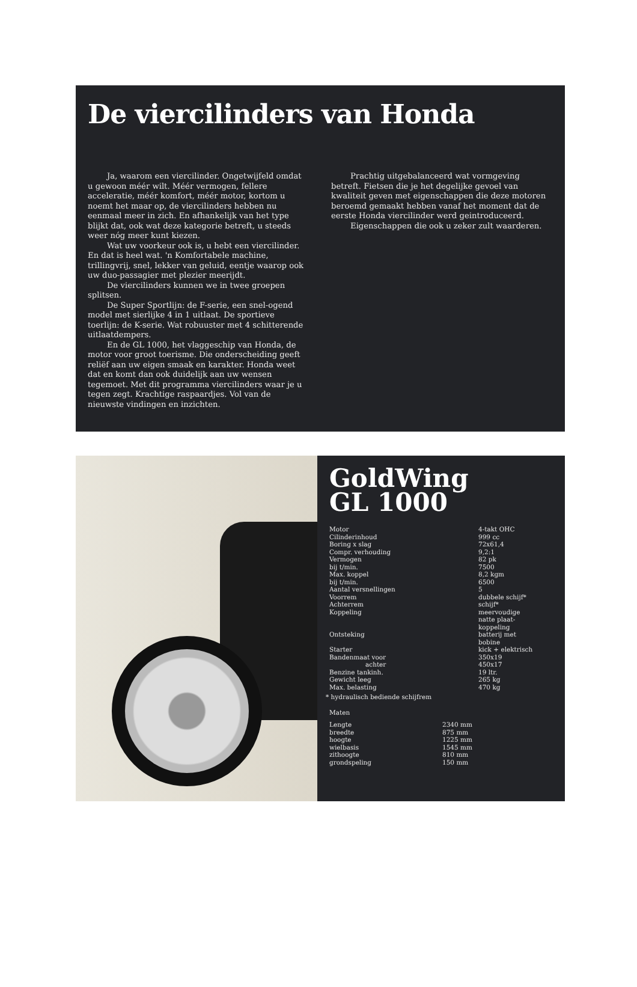De viercilinders van Honda
Ja, waarom een viercilinder. Ongetwijfeld omdat u gewoon méér wilt. Méér vermogen, fellere acceleratie, méér komfort, méér motor, kortom u noemt het maar op, de viercilinders hebben nu eenmaal meer in zich. En afhankelijk van het type blijkt dat, ook wat deze kategorie betreft, u steeds weer nóg meer kunt kiezen.
Wat uw voorkeur ook is, u hebt een viercilinder. En dat is heel wat. 'n Komfortabele machine, trillingvrij, snel, lekker van geluid, eentje waarop ook uw duo-passagier met plezier meerijdt.
De viercilinders kunnen we in twee groepen splitsen.
De Super Sportlijn: de F-serie, een snel-ogend model met sierlijke 4 in 1 uitlaat. De sportieve toerlijn: de K-serie. Wat robuuster met 4 schitterende uitlaatdempers.
En de GL 1000, het vlaggeschip van Honda, de motor voor groot toerisme. Die onderscheiding geeft reliëf aan uw eigen smaak en karakter. Honda weet dat en komt dan ook duidelijk aan uw wensen tegemoet. Met dit programma viercilinders waar je u tegen zegt. Krachtige raspaardjes. Vol van de nieuwste vindingen en inzichten.
Prachtig uitgebalanceerd wat vormgeving betreft. Fietsen die je het degelijke gevoel van kwaliteit geven met eigenschappen die deze motoren beroemd gemaakt hebben vanaf het moment dat de eerste Honda viercilinder werd geintroduceerd.
Eigenschappen die ook u zeker zult waarderen.
GoldWing
GL 1000
| Motor | 4-takt OHC |
| Cilinderinhoud | 999 cc |
| Boring x slag | 72x61,4 |
| Compr. verhouding | 9,2:1 |
| Vermogen | 82 pk |
| bij t/min. | 7500 |
| Max. koppel | 8,2 kgm |
| bij t/min. | 6500 |
| Aantal versnellingen | 5 |
| Voorrem | dubbele schijf* |
| Achterrem | schijf* |
| Koppeling | meervoudige natte plaat- koppeling |
| Ontsteking | batterij met bobine |
| Starter | kick + elektrisch |
| Bandenmaat voor | 350x19 |
| achter | 450x17 |
| Benzine tankinh. | 19 ltr. |
| Gewicht leeg | 265 kg |
| Max. belasting | 470 kg |
* hydraulisch bediende schijfrem
Maten
| Lengte | 2340 mm |
| breedte | 875 mm |
| hoogte | 1225 mm |
| wielbasis | 1545 mm |
| zithoogte | 810 mm |
| grondspeling | 150 mm |